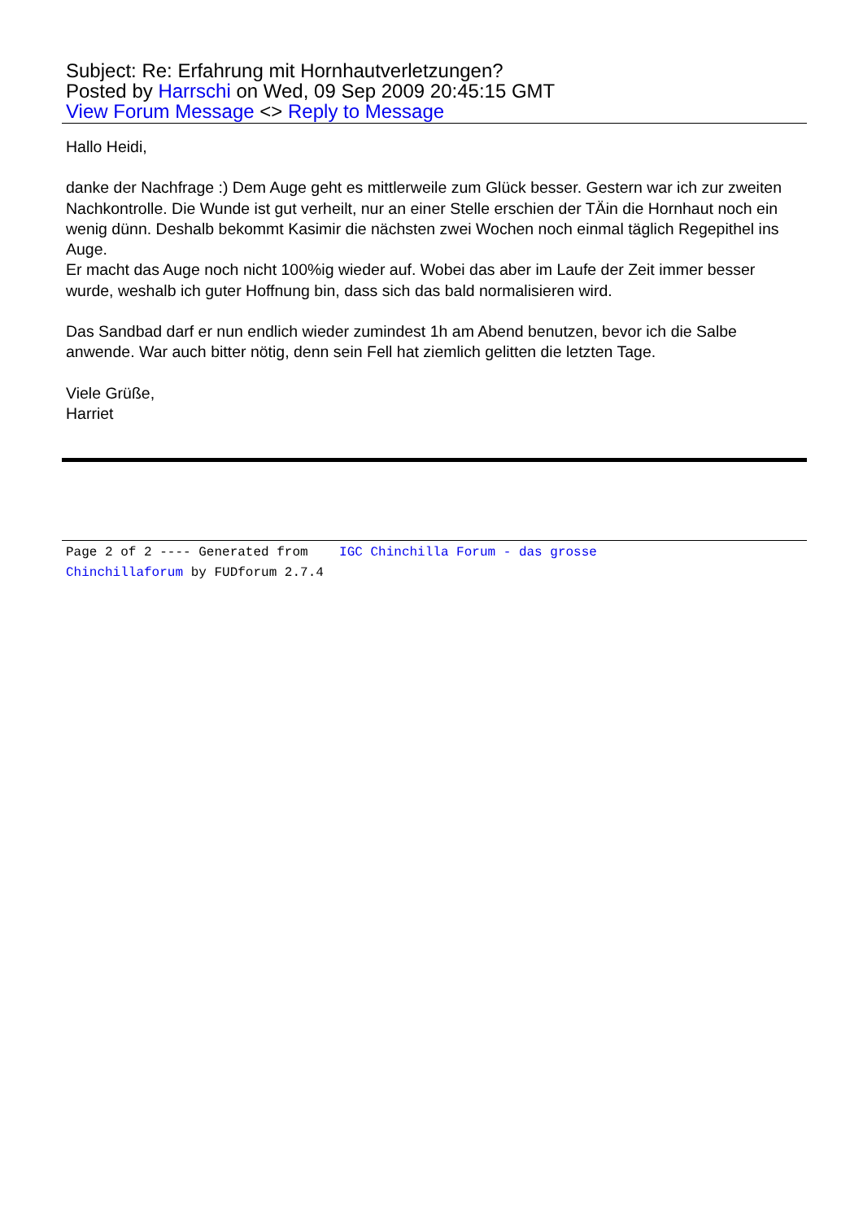Subject: Re: Erfahrung mit Hornhautverletzungen?
Posted by Harrschi on Wed, 09 Sep 2009 20:45:15 GMT
View Forum Message <> Reply to Message
Hallo Heidi,
danke der Nachfrage :) Dem Auge geht es mittlerweile zum Glück besser. Gestern war ich zur zweiten Nachkontrolle. Die Wunde ist gut verheilt, nur an einer Stelle erschien der TÄin die Hornhaut noch ein wenig dünn. Deshalb bekommt Kasimir die nächsten zwei Wochen noch einmal täglich Regepithel ins Auge.
Er macht das Auge noch nicht 100%ig wieder auf. Wobei das aber im Laufe der Zeit immer besser wurde, weshalb ich guter Hoffnung bin, dass sich das bald normalisieren wird.
Das Sandbad darf er nun endlich wieder zumindest 1h am Abend benutzen, bevor ich die Salbe anwende. War auch bitter nötig, denn sein Fell hat ziemlich gelitten die letzten Tage.
Viele Grüße,
Harriet
Page 2 of 2 ---- Generated from IGC Chinchilla Forum - das grosse
Chinchillaforum by FUDforum 2.7.4